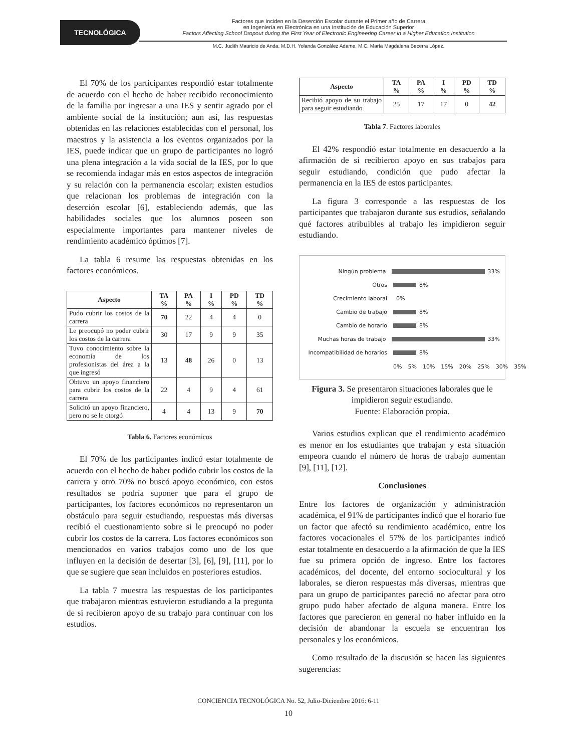TECNOLÓGICA
Factores que Inciden en la Deserción Escolar durante el Primer año de Carrera
en Ingeniería en Electrónica en una Institución de Educación Superior
Factors Affecting School Dropout during the First Year of Electronic Engineering Career in a Higher Education Institution
M.C. Judith Mauricio de Anda, M.D.H. Yolanda González Adame, M.C. María Magdalena Becerra López.
El 70% de los participantes respondió estar totalmente de acuerdo con el hecho de haber recibido reconocimiento de la familia por ingresar a una IES y sentir agrado por el ambiente social de la institución; aun así, las respuestas obtenidas en las relaciones establecidas con el personal, los maestros y la asistencia a los eventos organizados por la IES, puede indicar que un grupo de participantes no logró una plena integración a la vida social de la IES, por lo que se recomienda indagar más en estos aspectos de integración y su relación con la permanencia escolar; existen estudios que relacionan los problemas de integración con la deserción escolar [6], estableciendo además, que las habilidades sociales que los alumnos poseen son especialmente importantes para mantener niveles de rendimiento académico óptimos [7].
La tabla 6 resume las respuestas obtenidas en los factores económicos.
| Aspecto | TA % | PA % | I % | PD % | TD % |
| --- | --- | --- | --- | --- | --- |
| Pudo cubrir los costos de la carrera | 70 | 22 | 4 | 4 | 0 |
| Le preocupó no poder cubrir los costos de la carrera | 30 | 17 | 9 | 9 | 35 |
| Tuvo conocimiento sobre la economía de los profesionistas del área a la que ingresó | 13 | 48 | 26 | 0 | 13 |
| Obtuvo un apoyo financiero para cubrir los costos de la carrera | 22 | 4 | 9 | 4 | 61 |
| Solicitó un apoyo financiero, pero no se le otorgó | 4 | 4 | 13 | 9 | 70 |
Tabla 6. Factores económicos
El 70% de los participantes indicó estar totalmente de acuerdo con el hecho de haber podido cubrir los costos de la carrera y otro 70% no buscó apoyo económico, con estos resultados se podría suponer que para el grupo de participantes, los factores económicos no representaron un obstáculo para seguir estudiando, respuestas más diversas recibió el cuestionamiento sobre si le preocupó no poder cubrir los costos de la carrera. Los factores económicos son mencionados en varios trabajos como uno de los que influyen en la decisión de desertar [3], [6], [9], [11], por lo que se sugiere que sean incluidos en posteriores estudios.
La tabla 7 muestra las respuestas de los participantes que trabajaron mientras estuvieron estudiando a la pregunta de si recibieron apoyo de su trabajo para continuar con los estudios.
| Aspecto | TA % | PA % | I % | PD % | TD % |
| --- | --- | --- | --- | --- | --- |
| Recibió apoyo de su trabajo para seguir estudiando | 25 | 17 | 17 | 0 | 42 |
Tabla 7. Factores laborales
El 42% respondió estar totalmente en desacuerdo a la afirmación de si recibieron apoyo en sus trabajos para seguir estudiando, condición que pudo afectar la permanencia en la IES de estos participantes.
La figura 3 corresponde a las respuestas de los participantes que trabajaron durante sus estudios, señalando qué factores atribuibles al trabajo les impidieron seguir estudiando.
Ningún problema 33%
Otros 8%
Crecimiento laboral 0%
Cambio de trabajo 8%
Cambio de horario 8%
Muchas horas de trabajo 33%
Incompatibilidad de horarios
8%
0% 5% 10% 15% 20% 25% 30% 35%
Figura 3. Se presentaron situaciones laborales que le impidieron seguir estudiando.
Fuente: Elaboración propia.
Varios estudios explican que el rendimiento académico es menor en los estudiantes que trabajan y esta situación empeora cuando el número de horas de trabajo aumentan [9], [11], [12].
Conclusiones
Entre los factores de organización y administración académica, el 91% de participantes indicó que el horario fue un factor que afectó su rendimiento académico, entre los factores vocacionales el 57% de los participantes indicó estar totalmente en desacuerdo a la afirmación de que la IES fue su primera opción de ingreso. Entre los factores académicos, del docente, del entorno sociocultural y los laborales, se dieron respuestas más diversas, mientras que para un grupo de participantes pareció no afectar para otro grupo pudo haber afectado de alguna manera. Entre los factores que parecieron en general no haber influido en la decisión de abandonar la escuela se encuentran los personales y los económicos.
Como resultado de la discusión se hacen las siguientes sugerencias:
CONCIENCIA TECNOLÓGICA No. 52, Julio-Diciembre 2016: 6-11
10